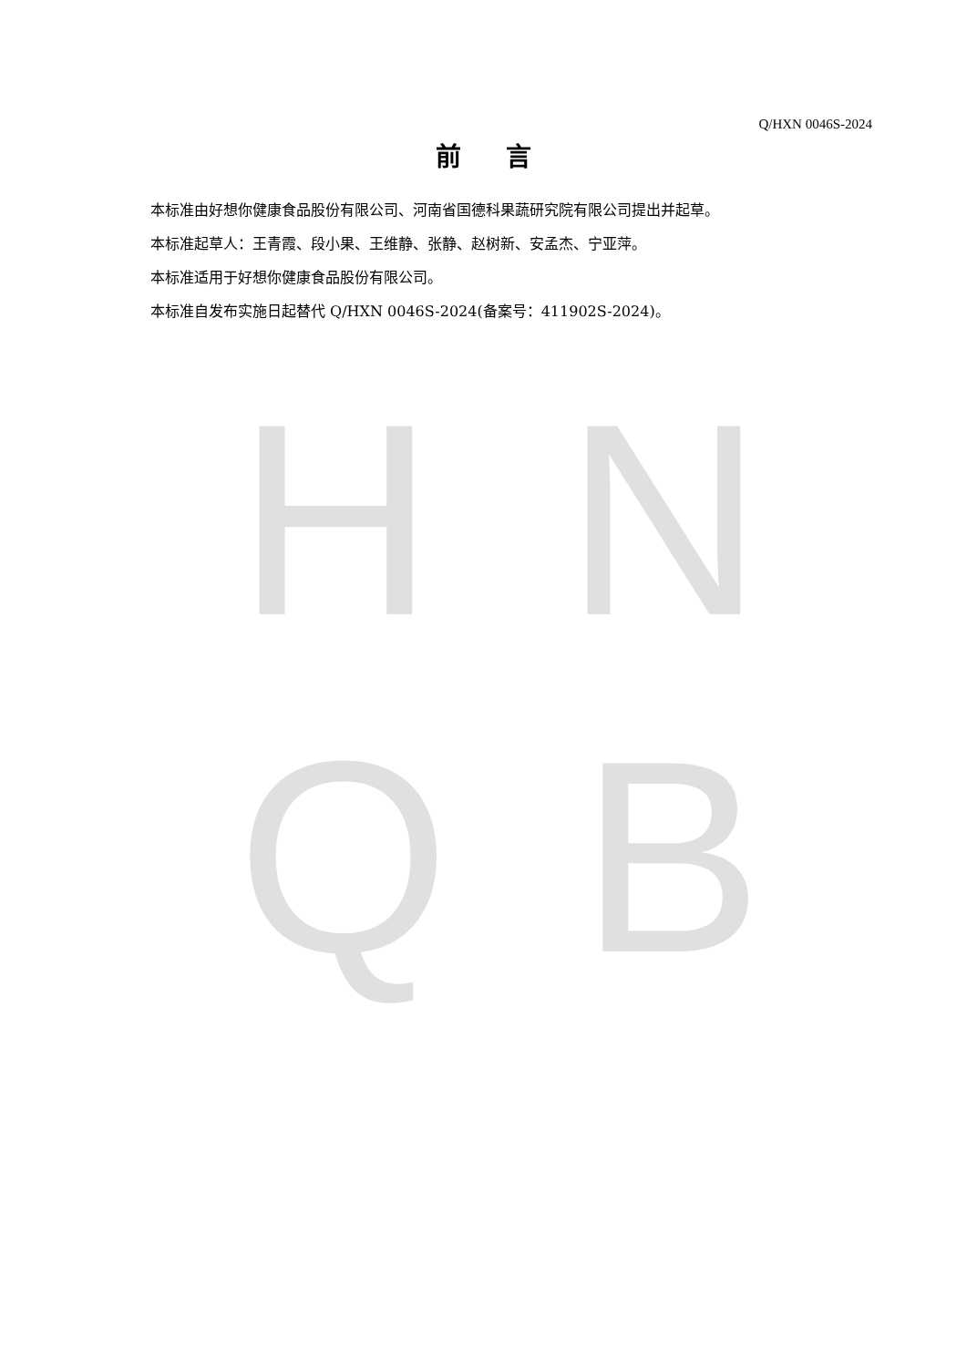Q/HXN 0046S-2024
前 言
本标准由好想你健康食品股份有限公司、河南省国德科果蔬研究院有限公司提出并起草。
本标准起草人：王青霞、段小果、王维静、张静、赵树新、安孟杰、宁亚萍。
本标准适用于好想你健康食品股份有限公司。
本标准自发布实施日起替代 Q/HXN 0046S-2024(备案号：411902S-2024)。
H N
Q B